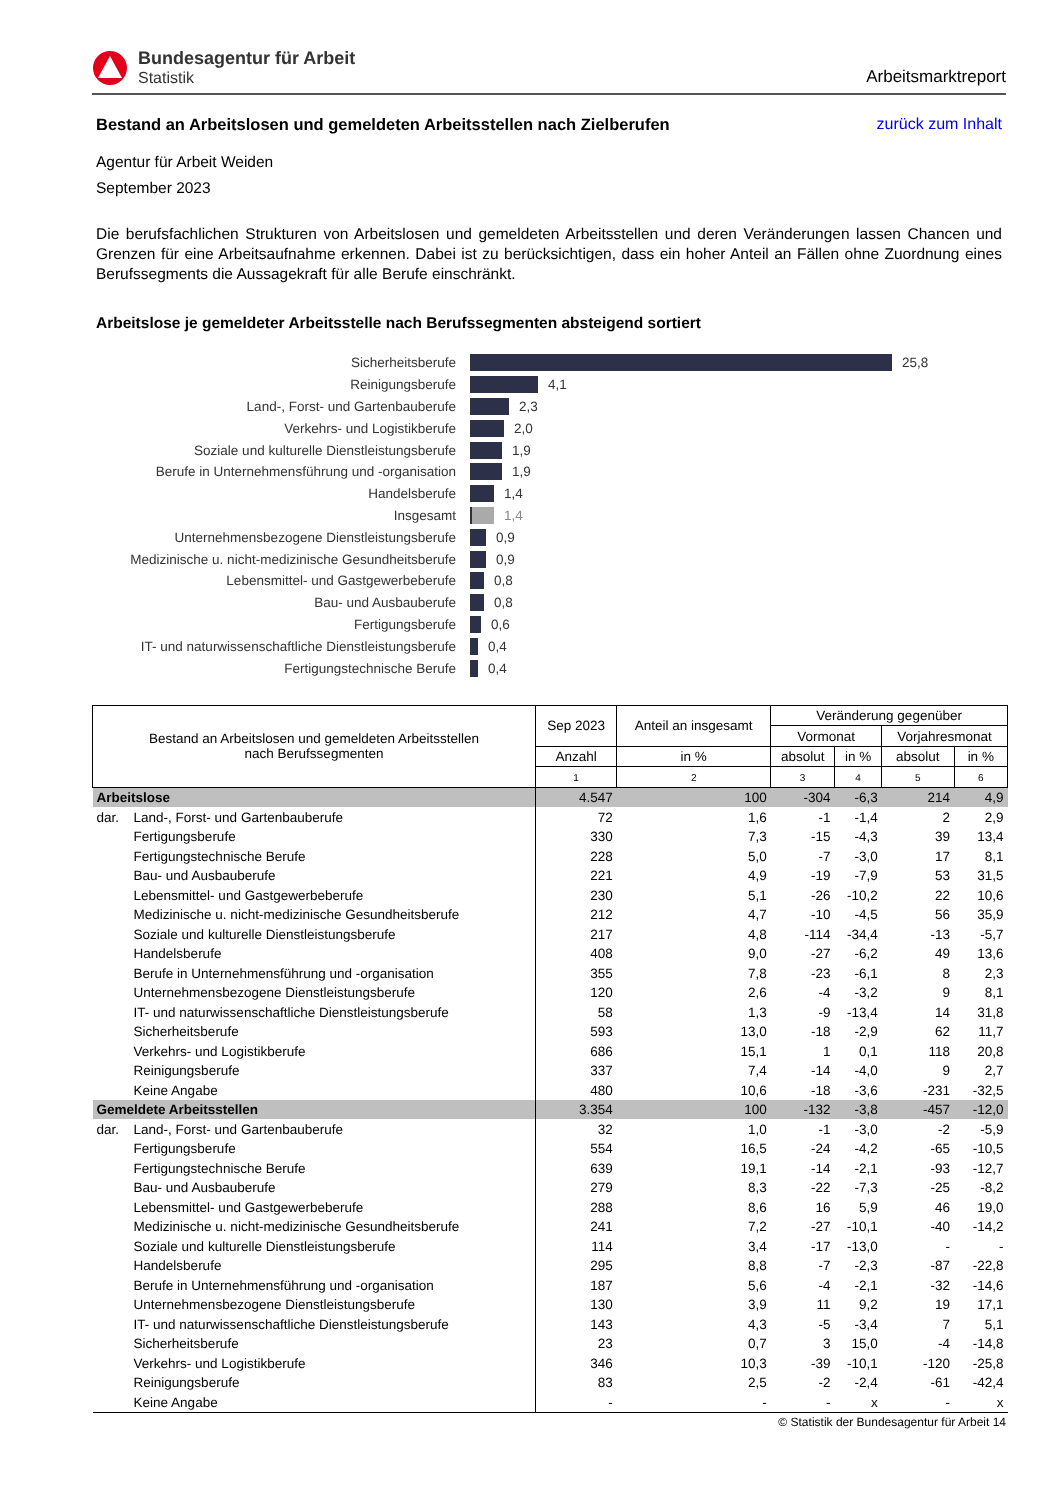Bundesagentur für Arbeit
Statistik
Arbeitsmarktreport
Bestand an Arbeitslosen und gemeldeten Arbeitsstellen nach Zielberufen
zurück zum Inhalt
Agentur für Arbeit Weiden
September 2023
Die berufsfachlichen Strukturen von Arbeitslosen und gemeldeten Arbeitsstellen und deren Veränderungen lassen Chancen und Grenzen für eine Arbeitsaufnahme erkennen. Dabei ist zu berücksichtigen, dass ein hoher Anteil an Fällen ohne Zuordnung eines Berufssegments die Aussagekraft für alle Berufe einschränkt.
Arbeitslose je gemeldeter Arbeitsstelle nach Berufssegmenten absteigend sortiert
Sicherheitsberufe 25,8
Reinigungsberufe 4,1
Land-, Forst- und Gartenbauberufe 2,3
Verkehrs- und Logistikberufe 2,0
Soziale und kulturelle Dienstleistungsberufe 1,9
Berufe in Unternehmensführung und -organisation
1,9
Handelsberufe 1,4
Insgesamt 1,4
Unternehmensbezogene Dienstleistungsberufe 0,9
Medizinische u. nicht-medizinische Gesundheitsberufe
0,9
Lebensmittel- und Gastgewerbeberufe 0,8
Bau- und Ausbauberufe 0,8
Fertigungsberufe 0,6
IT- und naturwissenschaftliche Dienstleistungsberufe
0,4
Fertigungstechnische Berufe 0,4
| Bestand an Arbeitslosen und gemeldeten Arbeitsstellen nach Berufssegmenten | | Sep 2023 | Anteil an insgesamt | Veränderung gegenüber | | | |
| --- | --- | --- | --- | --- | --- | --- | --- |
| | | | | Vormonat | | Vorjahresmonat | |
| | | Anzahl | in % | absolut | in % | absolut | in % |
| | | 1 | 2 | 3 | 4 | 5 | 6 |
| Arbeitslose | | 4.547 | 100 | -304 | -6,3 | 214 | 4,9 |
| dar. | Land-, Forst- und Gartenbauberufe | 72 | 1,6 | -1 | -1,4 | 2 | 2,9 |
| | Fertigungsberufe | 330 | 7,3 | -15 | -4,3 | 39 | 13,4 |
| | Fertigungstechnische Berufe | 228 | 5,0 | -7 | -3,0 | 17 | 8,1 |
| | Bau- und Ausbauberufe | 221 | 4,9 | -19 | -7,9 | 53 | 31,5 |
| | Lebensmittel- und Gastgewerbeberufe | 230 | 5,1 | -26 | -10,2 | 22 | 10,6 |
| | Medizinische u. nicht-medizinische Gesundheitsberufe | 212 | 4,7 | -10 | -4,5 | 56 | 35,9 |
| | Soziale und kulturelle Dienstleistungsberufe | 217 | 4,8 | -114 | -34,4 | -13 | -5,7 |
| | Handelsberufe | 408 | 9,0 | -27 | -6,2 | 49 | 13,6 |
| | Berufe in Unternehmensführung und -organisation | 355 | 7,8 | -23 | -6,1 | 8 | 2,3 |
| | Unternehmensbezogene Dienstleistungsberufe | 120 | 2,6 | -4 | -3,2 | 9 | 8,1 |
| | IT- und naturwissenschaftliche Dienstleistungsberufe | 58 | 1,3 | -9 | -13,4 | 14 | 31,8 |
| | Sicherheitsberufe | 593 | 13,0 | -18 | -2,9 | 62 | 11,7 |
| | Verkehrs- und Logistikberufe | 686 | 15,1 | 1 | 0,1 | 118 | 20,8 |
| | Reinigungsberufe | 337 | 7,4 | -14 | -4,0 | 9 | 2,7 |
| | Keine Angabe | 480 | 10,6 | -18 | -3,6 | -231 | -32,5 |
| Gemeldete Arbeitsstellen | | 3.354 | 100 | -132 | -3,8 | -457 | -12,0 |
| dar. | Land-, Forst- und Gartenbauberufe | 32 | 1,0 | -1 | -3,0 | -2 | -5,9 |
| | Fertigungsberufe | 554 | 16,5 | -24 | -4,2 | -65 | -10,5 |
| | Fertigungstechnische Berufe | 639 | 19,1 | -14 | -2,1 | -93 | -12,7 |
| | Bau- und Ausbauberufe | 279 | 8,3 | -22 | -7,3 | -25 | -8,2 |
| | Lebensmittel- und Gastgewerbeberufe | 288 | 8,6 | 16 | 5,9 | 46 | 19,0 |
| | Medizinische u. nicht-medizinische Gesundheitsberufe | 241 | 7,2 | -27 | -10,1 | -40 | -14,2 |
| | Soziale und kulturelle Dienstleistungsberufe | 114 | 3,4 | -17 | -13,0 | - | - |
| | Handelsberufe | 295 | 8,8 | -7 | -2,3 | -87 | -22,8 |
| | Berufe in Unternehmensführung und -organisation | 187 | 5,6 | -4 | -2,1 | -32 | -14,6 |
| | Unternehmensbezogene Dienstleistungsberufe | 130 | 3,9 | 11 | 9,2 | 19 | 17,1 |
| | IT- und naturwissenschaftliche Dienstleistungsberufe | 143 | 4,3 | -5 | -3,4 | 7 | 5,1 |
| | Sicherheitsberufe | 23 | 0,7 | 3 | 15,0 | -4 | -14,8 |
| | Verkehrs- und Logistikberufe | 346 | 10,3 | -39 | -10,1 | -120 | -25,8 |
| | Reinigungsberufe | 83 | 2,5 | -2 | -2,4 | -61 | -42,4 |
| | Keine Angabe | - | - | - | x | - | x |
© Statistik der Bundesagentur für Arbeit 14